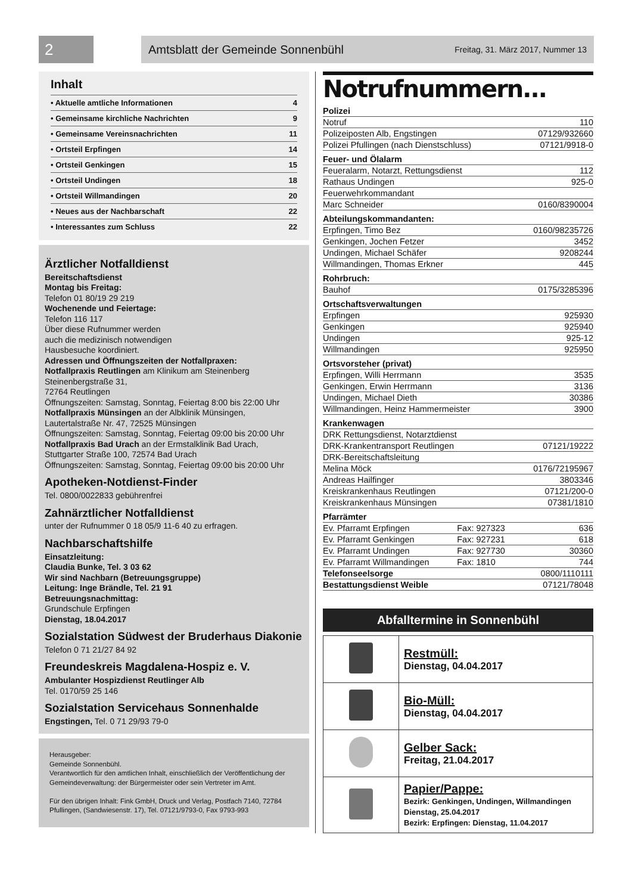2 Amtsblatt der Gemeinde Sonnenbühl Freitag, 31. März 2017, Nummer 13
Inhalt
| • Aktuelle amtliche Informationen | 4 |
| • Gemeinsame kirchliche Nachrichten | 9 |
| • Gemeinsame Vereinsnachrichten | 11 |
| • Ortsteil Erpfingen | 14 |
| • Ortsteil Genkingen | 15 |
| • Ortsteil Undingen | 18 |
| • Ortsteil Willmandingen | 20 |
| • Neues aus der Nachbarschaft | 22 |
| • Interessantes zum Schluss | 22 |
Ärztlicher Notfalldienst
Bereitschaftsdienst
Montag bis Freitag:
Telefon 01 80/19 29 219
Wochenende und Feiertage:
Telefon 116 117
Über diese Rufnummer werden
auch die medizinisch notwendigen
Hausbesuche koordiniert.
Adressen und Öffnungszeiten der Notfallpraxen:
Notfallpraxis Reutlingen am Klinikum am Steinenberg
Steinenbergstraße 31,
72764 Reutlingen
Öffnungszeiten: Samstag, Sonntag, Feiertag 8:00 bis 22:00 Uhr
Notfallpraxis Münsingen an der Albklinik Münsingen,
Lautertalstraße Nr. 47, 72525 Münsingen
Öffnungszeiten: Samstag, Sonntag, Feiertag 09:00 bis 20:00 Uhr
Notfallpraxis Bad Urach an der Ermstalklinik Bad Urach,
Stuttgarter Straße 100, 72574 Bad Urach
Öffnungszeiten: Samstag, Sonntag, Feiertag 09:00 bis 20:00 Uhr
Apotheken-Notdienst-Finder
Tel. 0800/0022833 gebührenfrei
Zahnärztlicher Notfalldienst
unter der Rufnummer 0 18 05/9 11-6 40 zu erfragen.
Nachbarschaftshilfe
Einsatzleitung:
Claudia Bunke, Tel. 3 03 62
Wir sind Nachbarn (Betreuungsgruppe)
Leitung: Inge Brändle, Tel. 21 91
Betreuungsnachmittag:
Grundschule Erpfingen
Dienstag, 18.04.2017
Sozialstation Südwest der Bruderhaus Diakonie
Telefon 0 71 21/27 84 92
Freundeskreis Magdalena-Hospiz e. V.
Ambulanter Hospizdienst Reutlinger Alb
Tel. 0170/59 25 146
Sozialstation Servicehaus Sonnenhalde
Engstingen, Tel. 0 71 29/93 79-0
Herausgeber:
Gemeinde Sonnenbühl.
Verantwortlich für den amtlichen Inhalt, einschließlich der Veröffentlichung der Gemeindeverwaltung: der Bürgermeister oder sein Vertreter im Amt.
Für den übrigen Inhalt: Fink GmbH, Druck und Verlag, Postfach 7140, 72784 Pfullingen, (Sandwiesenstr. 17), Tel. 07121/9793-0, Fax 9793-993
Notrufnummern...
| Polizei | | |
| Notruf | | 110 |
| Polizeiposten Alb, Engstingen | | 07129/932660 |
| Polizei Pfullingen (nach Dienstschluss) | | 07121/9918-0 |
| Feuer- und Ölalarm | | |
| Feueralarm, Notarzt, Rettungsdienst | | 112 |
| Rathaus Undingen | | 925-0 |
| Feuerwehrkommandant | | |
| Marc Schneider | | 0160/8390004 |
| Abteilungskommandanten: | | |
| Erpfingen, Timo Bez | | 0160/98235726 |
| Genkingen, Jochen Fetzer | | 3452 |
| Undingen, Michael Schäfer | | 9208244 |
| Willmandingen, Thomas Erkner | | 445 |
| Rohrbruch: | | |
| Bauhof | | 0175/3285396 |
| Ortschaftsverwaltungen | | |
| Erpfingen | | 925930 |
| Genkingen | | 925940 |
| Undingen | | 925-12 |
| Willmandingen | | 925950 |
| Ortsvorsteher (privat) | | |
| Erpfingen, Willi Herrmann | | 3535 |
| Genkingen, Erwin Herrmann | | 3136 |
| Undingen, Michael Dieth | | 30386 |
| Willmandingen, Heinz Hammermeister | | 3900 |
| Krankenwagen | | |
| DRK Rettungsdienst, Notarztdienst | | |
| DRK-Krankentransport Reutlingen | | 07121/19222 |
| DRK-Bereitschaftsleitung | | |
| Melina Möck | | 0176/72195967 |
| Andreas Hailfinger | | 3803346 |
| Kreiskrankenhaus Reutlingen | | 07121/200-0 |
| Kreiskrankenhaus Münsingen | | 07381/1810 |
| Pfarrämter | | |
| Ev. Pfarramt Erpfingen | Fax: 927323 | 636 |
| Ev. Pfarramt Genkingen | Fax: 927231 | 618 |
| Ev. Pfarramt Undingen | Fax: 927730 | 30360 |
| Ev. Pfarramt Willmandingen | Fax: 1810 | 744 |
| Telefonseelsorge | | 0800/1110111 |
| Bestattungsdienst Weible | | 07121/78048 |
Abfalltermine in Sonnenbühl
| | Restmüll: Dienstag, 04.04.2017 |
| | Bio-Müll: Dienstag, 04.04.2017 |
| | Gelber Sack: Freitag, 21.04.2017 |
| | Papier/Pappe: Bezirk: Genkingen, Undingen, Willmandingen Dienstag, 25.04.2017 Bezirk: Erpfingen: Dienstag, 11.04.2017 |